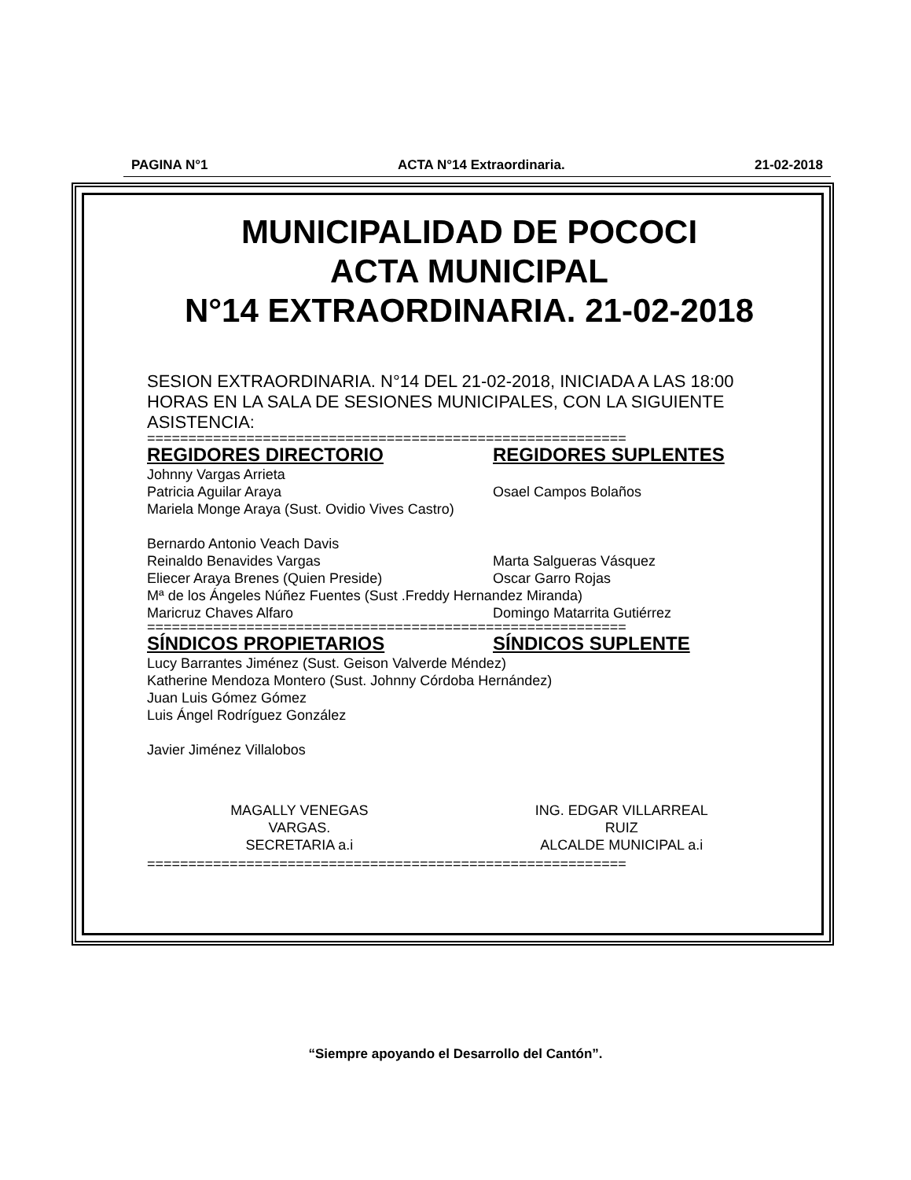PAGINA N°1 ACTA N°14 Extraordinaria. 21-02-2018
MUNICIPALIDAD DE POCOCI
ACTA MUNICIPAL
N°14 EXTRAORDINARIA. 21-02-2018
SESION EXTRAORDINARIA. N°14 DEL 21-02-2018, INICIADA A LAS 18:00 HORAS EN LA SALA DE SESIONES MUNICIPALES, CON LA SIGUIENTE ASISTENCIA:
==========================================================
REGIDORES DIRECTORIO REGIDORES SUPLENTES
Johnny Vargas Arrieta
Patricia Aguilar Araya Osael Campos Bolaños
Mariela Monge Araya (Sust. Ovidio Vives Castro)
Bernardo Antonio Veach Davis
Reinaldo Benavides Vargas Marta Salgueras Vásquez
Eliecer Araya Brenes (Quien Preside) Oscar Garro Rojas
Mª de los Ángeles Núñez Fuentes (Sust .Freddy Hernandez Miranda)
Maricruz Chaves Alfaro Domingo Matarrita Gutiérrez
==========================================================
SÍNDICOS PROPIETARIOS SÍNDICOS SUPLENTE
Lucy Barrantes Jiménez (Sust. Geison Valverde Méndez)
Katherine Mendoza Montero (Sust. Johnny Córdoba Hernández)
Juan Luis Gómez Gómez
Luis Ángel Rodríguez González
Javier Jiménez Villalobos
MAGALLY VENEGAS
VARGAS.
SECRETARIA a.i
ING. EDGAR VILLARREAL
RUIZ
ALCALDE MUNICIPAL a.i
==========================================================
“Siempre apoyando el Desarrollo del Cantón”.